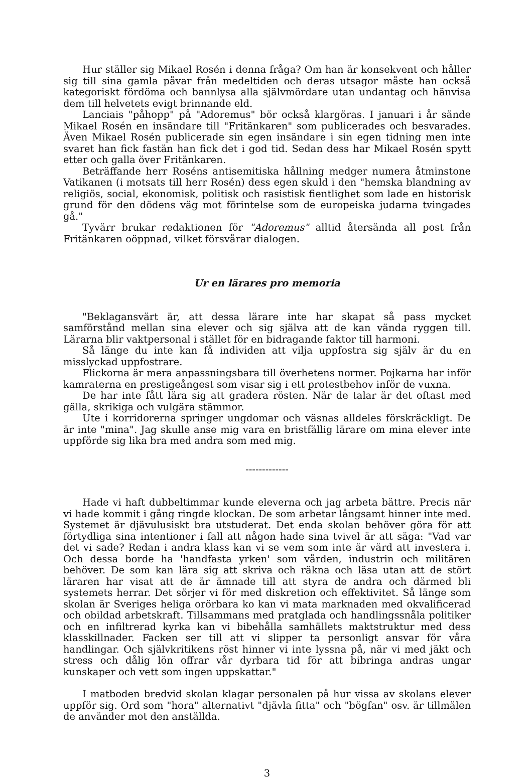Hur ställer sig Mikael Rosén i denna fråga? Om han är konsekvent och håller sig till sina gamla påvar från medeltiden och deras utsagor måste han också kategoriskt fördöma och bannlysa alla självmördare utan undantag och hänvisa dem till helvetets evigt brinnande eld.
Lanciais "påhopp" på "Adoremus" bör också klargöras. I januari i år sände Mikael Rosén en insändare till "Fritänkaren" som publicerades och besvarades. Även Mikael Rosén publicerade sin egen insändare i sin egen tidning men inte svaret han fick fastän han fick det i god tid. Sedan dess har Mikael Rosén spytt etter och galla över Fritänkaren.
Beträffande herr Roséns antisemitiska hållning medger numera åtminstone Vatikanen (i motsats till herr Rosén) dess egen skuld i den "hemska blandning av religiös, social, ekonomisk, politisk och rasistisk fientlighet som lade en historisk grund för den dödens väg mot förintelse som de europeiska judarna tvingades gå."
Tyvärr brukar redaktionen för "Adoremus" alltid återsända all post från Fritänkaren oöppnad, vilket försvårar dialogen.
Ur en lärares pro memoria
"Beklagansvärt är, att dessa lärare inte har skapat så pass mycket samförstånd mellan sina elever och sig själva att de kan vända ryggen till. Lärarna blir vaktpersonal i stället för en bidragande faktor till harmoni.
Så länge du inte kan få individen att vilja uppfostra sig själv är du en misslyckad uppfostrare.
Flickorna är mera anpassningsbara till överhetens normer. Pojkarna har inför kamraterna en prestigeångest som visar sig i ett protestbehov inför de vuxna.
De har inte fått lära sig att gradera rösten. När de talar är det oftast med gälla, skrikiga och vulgära stämmor.
Ute i korridorerna springer ungdomar och väsnas alldeles förskräckligt. De är inte "mina". Jag skulle anse mig vara en bristfällig lärare om mina elever inte uppförde sig lika bra med andra som med mig.
-------------
Hade vi haft dubbeltimmar kunde eleverna och jag arbeta bättre. Precis när vi hade kommit i gång ringde klockan. De som arbetar långsamt hinner inte med. Systemet är djävulusiskt bra utstuderat. Det enda skolan behöver göra för att förtydliga sina intentioner i fall att någon hade sina tvivel är att säga: "Vad var det vi sade? Redan i andra klass kan vi se vem som inte är värd att investera i. Och dessa borde ha 'handfasta yrken' som vården, industrin och militären behöver. De som kan lära sig att skriva och räkna och läsa utan att de stört läraren har visat att de är ämnade till att styra de andra och därmed bli systemets herrar. Det sörjer vi för med diskretion och effektivitet. Så länge som skolan är Sveriges heliga orörbara ko kan vi mata marknaden med okvalificerad och obildad arbetskraft. Tillsammans med pratglada och handlingssnåla politiker och en infiltrerad kyrka kan vi bibehålla samhällets maktstruktur med dess klasskillnader. Facken ser till att vi slipper ta personligt ansvar för våra handlingar. Och självkritikens röst hinner vi inte lyssna på, när vi med jäkt och stress och dålig lön offrar vår dyrbara tid för att bibringa andras ungar kunskaper och vett som ingen uppskattar."
I matboden bredvid skolan klagar personalen på hur vissa av skolans elever uppför sig. Ord som "hora" alternativt "djävla fitta" och "bögfan" osv. är tillmälen de använder mot den anställda.
3